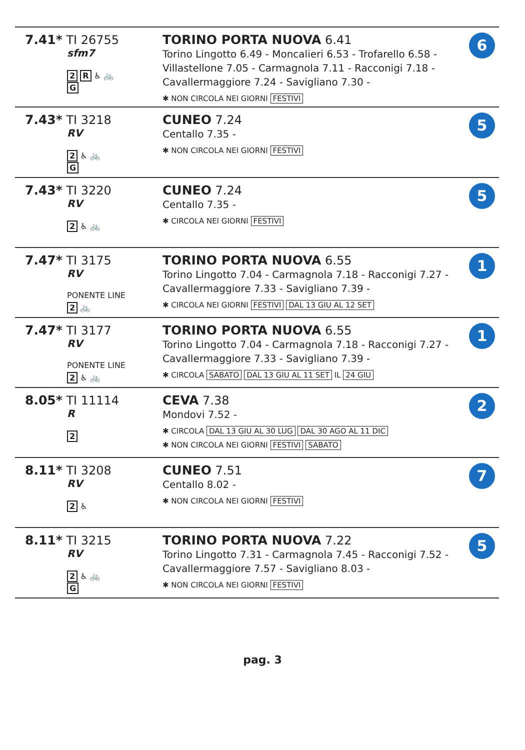| 7.41* TI 26755 sfm7 2 R ♿ 🚲 G | TORINO PORTA NUOVA 6.41 Torino Lingotto 6.49 - Moncalieri 6.53 - Trofarello 6.58 - Villastellone 7.05 - Carmagnola 7.11 - Racconigi 7.18 - Cavallermaggiore 7.24 - Savigliano 7.30 - ✱ NON CIRCOLA NEI GIORNI FESTIVI | 6 |
| 7.43* TI 3218 RV 2 ♿ 🚲 G | CUNEO 7.24 Centallo 7.35 - ✱ NON CIRCOLA NEI GIORNI FESTIVI | 5 |
| 7.43* TI 3220 RV 2 ♿ 🚲 | CUNEO 7.24 Centallo 7.35 - ✱ CIRCOLA NEI GIORNI FESTIVI | 5 |
| 7.47* TI 3175 RV PONENTE LINE 2 🚲 | TORINO PORTA NUOVA 6.55 Torino Lingotto 7.04 - Carmagnola 7.18 - Racconigi 7.27 - Cavallermaggiore 7.33 - Savigliano 7.39 - ✱ CIRCOLA NEI GIORNI FESTIVI DAL 13 GIU AL 12 SET | 1 |
| 7.47* TI 3177 RV PONENTE LINE 2 ♿ 🚲 | TORINO PORTA NUOVA 6.55 Torino Lingotto 7.04 - Carmagnola 7.18 - Racconigi 7.27 - Cavallermaggiore 7.33 - Savigliano 7.39 - ✱ CIRCOLA SABATO DAL 13 GIU AL 11 SET IL 24 GIU | 1 |
| 8.05* TI 11114 R 2 | CEVA 7.38 Mondovi 7.52 - ✱ CIRCOLA DAL 13 GIU AL 30 LUG DAL 30 AGO AL 11 DIC ✱ NON CIRCOLA NEI GIORNI FESTIVI SABATO | 2 |
| 8.11* TI 3208 RV 2 ♿ | CUNEO 7.51 Centallo 8.02 - ✱ NON CIRCOLA NEI GIORNI FESTIVI | 7 |
| 8.11* TI 3215 RV 2 ♿ 🚲 G | TORINO PORTA NUOVA 7.22 Torino Lingotto 7.31 - Carmagnola 7.45 - Racconigi 7.52 - Cavallermaggiore 7.57 - Savigliano 8.03 - ✱ NON CIRCOLA NEI GIORNI FESTIVI | 5 |
pag. 3